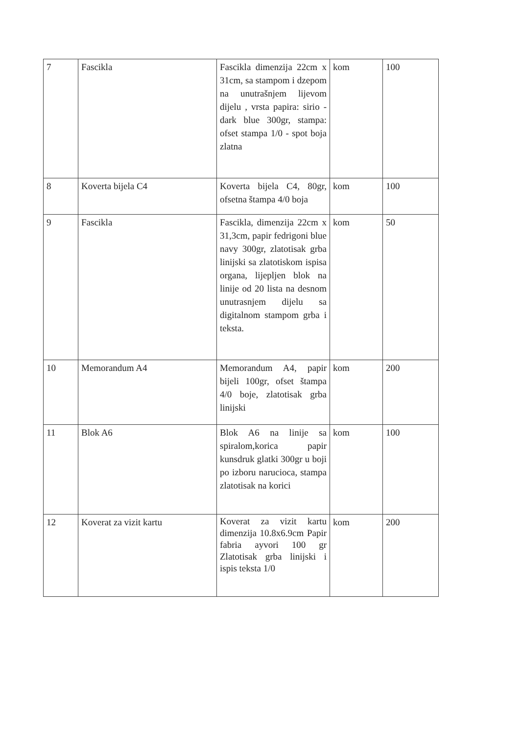| 7 | Fascikla | Fascikla dimenzija 22cm x 31cm, sa stampom i dzepom na unutrašnjem lijevom dijelu , vrsta papira: sirio - dark blue 300gr, stampa: ofset stampa 1/0 - spot boja zlatna | kom | 100 |
| 8 | Koverta bijela C4 | Koverta bijela C4, 80gr, ofsetna štampa 4/0 boja | kom | 100 |
| 9 | Fascikla | Fascikla, dimenzija 22cm x 31,3cm, papir fedrigoni blue navy 300gr, zlatotisak grba linijski sa zlatotiskom ispisa organa, lijepljen blok na linije od 20 lista na desnom unutrasnjem dijelu sa digitalnom stampom grba i teksta. | kom | 50 |
| 10 | Memorandum A4 | Memorandum A4, papir bijeli 100gr, ofset štampa 4/0 boje, zlatotisak grba linijski | kom | 200 |
| 11 | Blok A6 | Blok A6 na linije sa spiralom,korica papir kunsdruk glatki 300gr u boji po izboru narucioca, stampa zlatotisak na korici | kom | 100 |
| 12 | Koverat za vizit kartu | Koverat za vizit kartu dimenzija 10.8x6.9cm Papir fabria ayvori 100 gr Zlatotisak grba linijski i ispis teksta 1/0 | kom | 200 |